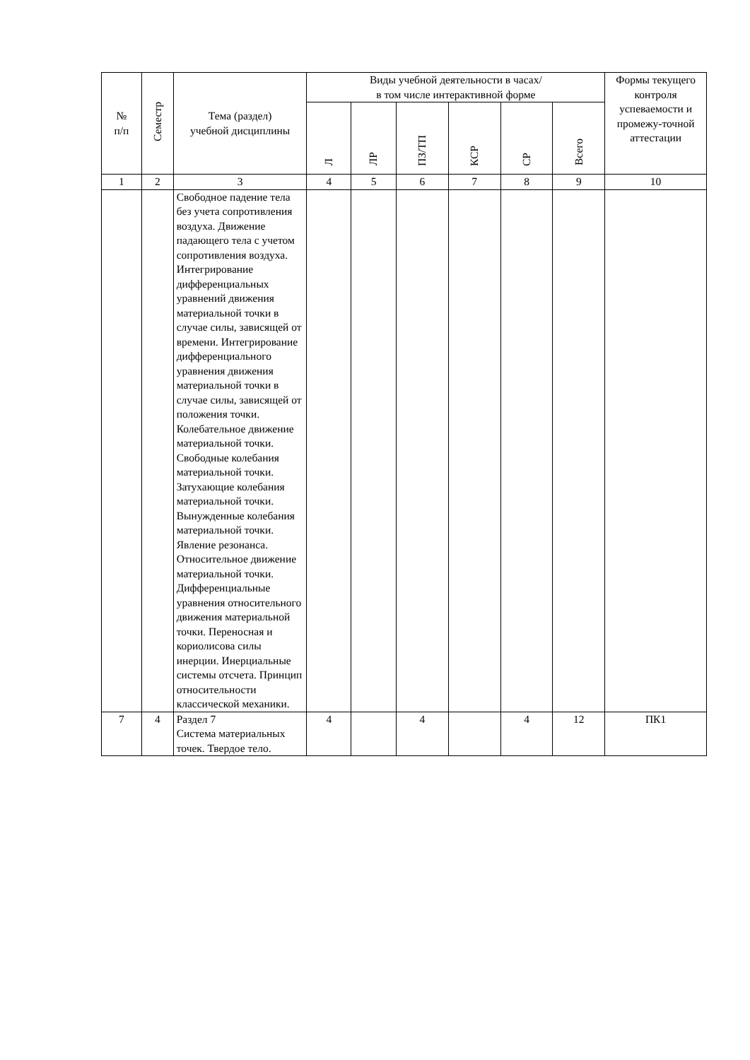| № п/п | Семестр | Тема (раздел) учебной дисциплины | Виды учебной деятельности в часах/ в том числе интерактивной форме | | | | | | Формы текущего контроля успеваемости и промежу-точной аттестации |
| --- | --- | --- | --- | --- | --- | --- | --- | --- | --- |
| | | | Л | ЛР | ПЗ/ТП | КСР | СР | Всего | |
| 1 | 2 | 3 | 4 | 5 | 6 | 7 | 8 | 9 | 10 |
| | | Свободное падение тела без учета сопротивления воздуха. Движение падающего тела с учетом сопротивления воздуха. Интегрирование дифференциальных уравнений движения материальной точки в случае силы, зависящей от времени. Интегрирование дифференциального уравнения движения материальной точки в случае силы, зависящей от положения точки. Колебательное движение материальной точки. Свободные колебания материальной точки. Затухающие колебания материальной точки. Вынужденные колебания материальной точки. Явление резонанса. Относительное движение материальной точки. Дифференциальные уравнения относительного движения материальной точки. Переносная и кориолисова силы инерции. Инерциальные системы отсчета. Принцип относительности классической механики. | | | | | | | |
| 7 | 4 | Раздел 7 Система материальных точек. Твердое тело. | 4 | | 4 | | 4 | 12 | ПК1 |